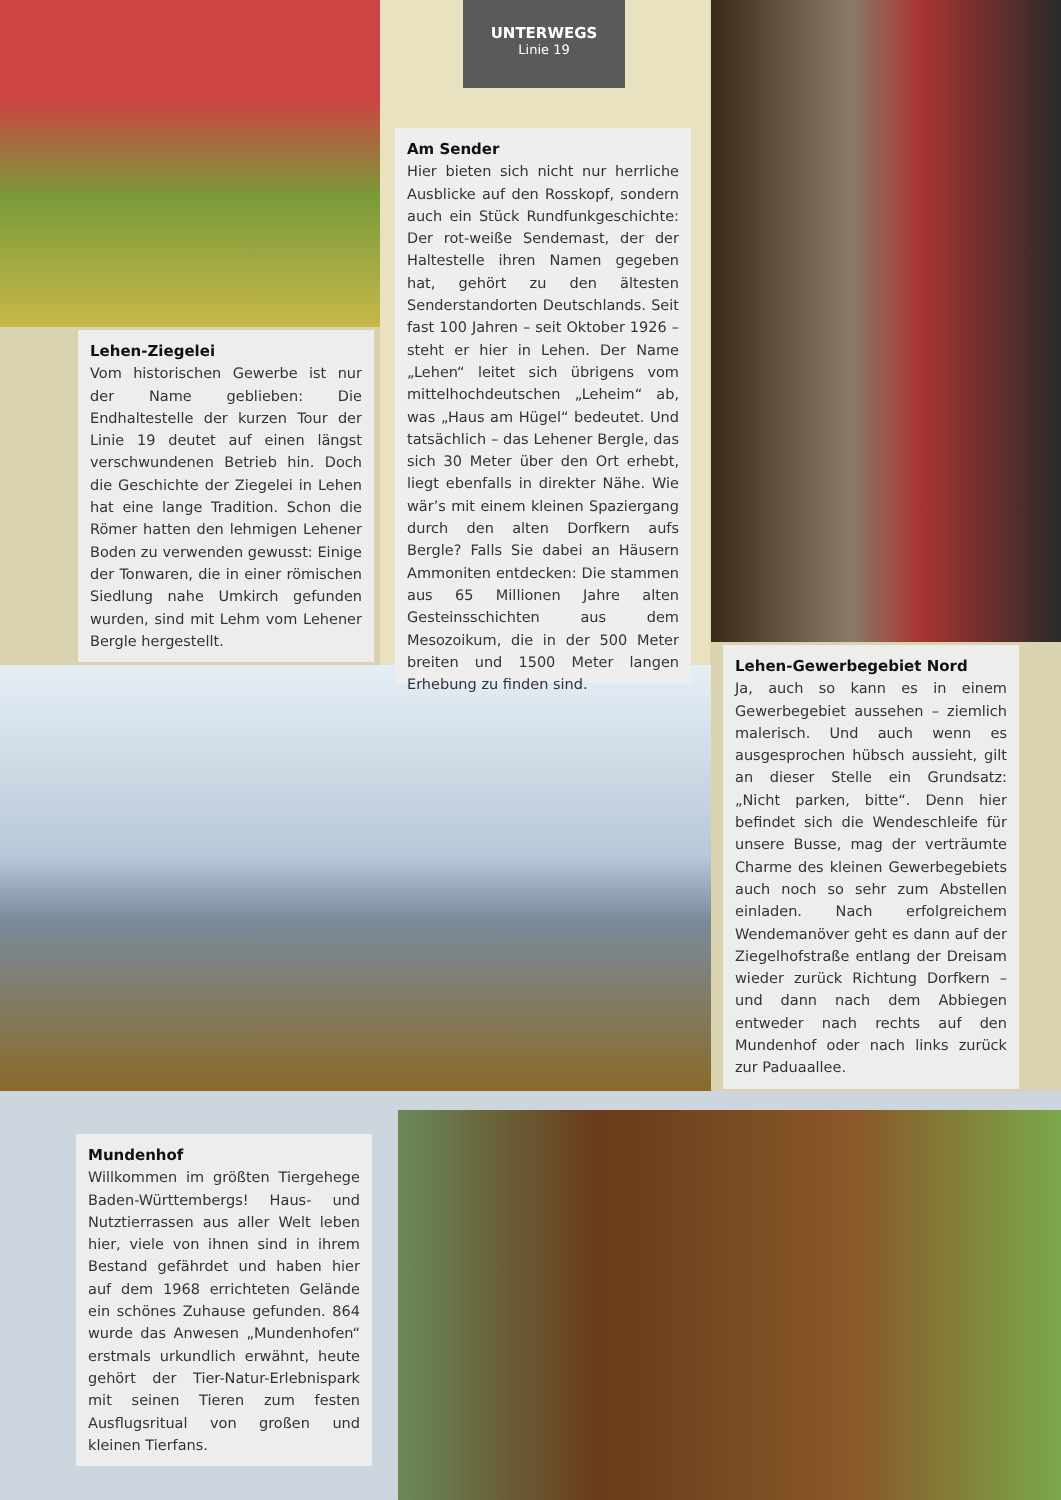UNTERWEGS
Linie 19
Am Sender
Hier bieten sich nicht nur herrliche Ausblicke auf den Rosskopf, sondern auch ein Stück Rundfunkgeschichte: Der rot-weiße Sendemast, der der Haltestelle ihren Namen gegeben hat, gehört zu den ältesten Senderstandorten Deutschlands. Seit fast 100 Jahren – seit Oktober 1926 – steht er hier in Lehen. Der Name „Lehen“ leitet sich übrigens vom mittelhochdeutschen „Leheim“ ab, was „Haus am Hügel“ bedeutet. Und tatsächlich – das Lehener Bergle, das sich 30 Meter über den Ort erhebt, liegt ebenfalls in direkter Nähe. Wie wär’s mit einem kleinen Spaziergang durch den alten Dorfkern aufs Bergle? Falls Sie dabei an Häusern Ammoniten entdecken: Die stammen aus 65 Millionen Jahre alten Gesteinsschichten aus dem Mesozoikum, die in der 500 Meter breiten und 1500 Meter langen Erhebung zu finden sind.
Lehen-Ziegelei
Vom historischen Gewerbe ist nur der Name geblieben: Die Endhaltestelle der kurzen Tour der Linie 19 deutet auf einen längst verschwundenen Betrieb hin. Doch die Geschichte der Ziegelei in Lehen hat eine lange Tradition. Schon die Römer hatten den lehmigen Lehener Boden zu verwenden gewusst: Einige der Tonwaren, die in einer römischen Siedlung nahe Umkirch gefunden wurden, sind mit Lehm vom Lehener Bergle hergestellt.
Lehen-Gewerbegebiet Nord
Ja, auch so kann es in einem Gewerbegebiet aussehen – ziemlich malerisch. Und auch wenn es ausgesprochen hübsch aussieht, gilt an dieser Stelle ein Grundsatz: „Nicht parken, bitte“. Denn hier befindet sich die Wendeschleife für unsere Busse, mag der verträumte Charme des kleinen Gewerbegebiets auch noch so sehr zum Abstellen einladen. Nach erfolgreichem Wendemanöver geht es dann auf der Ziegelhofstraße entlang der Dreisam wieder zurück Richtung Dorfkern – und dann nach dem Abbiegen entweder nach rechts auf den Mundenhof oder nach links zurück zur Paduaallee.
Mundenhof
Willkommen im größten Tiergehege Baden-Württembergs! Haus- und Nutztierrassen aus aller Welt leben hier, viele von ihnen sind in ihrem Bestand gefährdet und haben hier auf dem 1968 errichteten Gelände ein schönes Zuhause gefunden. 864 wurde das Anwesen „Mundenhofen“ erstmals urkundlich erwähnt, heute gehört der Tier-Natur-Erlebnispark mit seinen Tieren zum festen Ausflugsritual von großen und kleinen Tierfans.